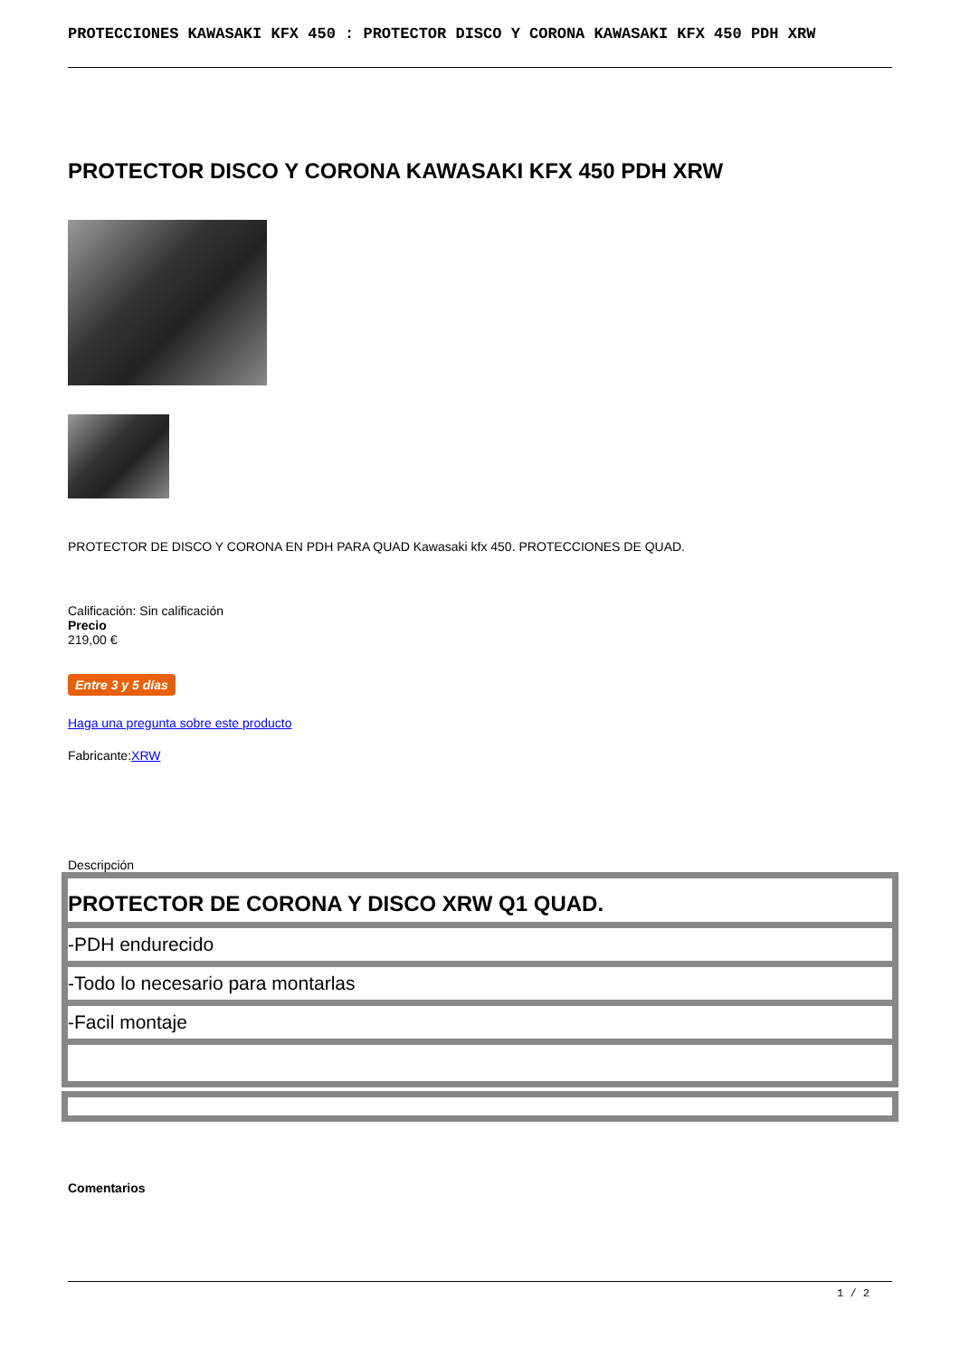PROTECCIONES KAWASAKI KFX 450 : PROTECTOR DISCO Y CORONA KAWASAKI KFX 450 PDH XRW
PROTECTOR DISCO Y CORONA KAWASAKI KFX 450 PDH XRW
PROTECTOR DE DISCO Y CORONA EN PDH PARA QUAD Kawasaki kfx 450. PROTECCIONES DE QUAD.
Calificación: Sin calificación
Precio
219,00 €
Entre 3 y 5 días
Haga una pregunta sobre este producto
Fabricante:XRW
Descripción
PROTECTOR DE CORONA Y DISCO XRW Q1 QUAD.
-PDH endurecido
-Todo lo necesario para montarlas
-Facil montaje
Comentarios
1 / 2